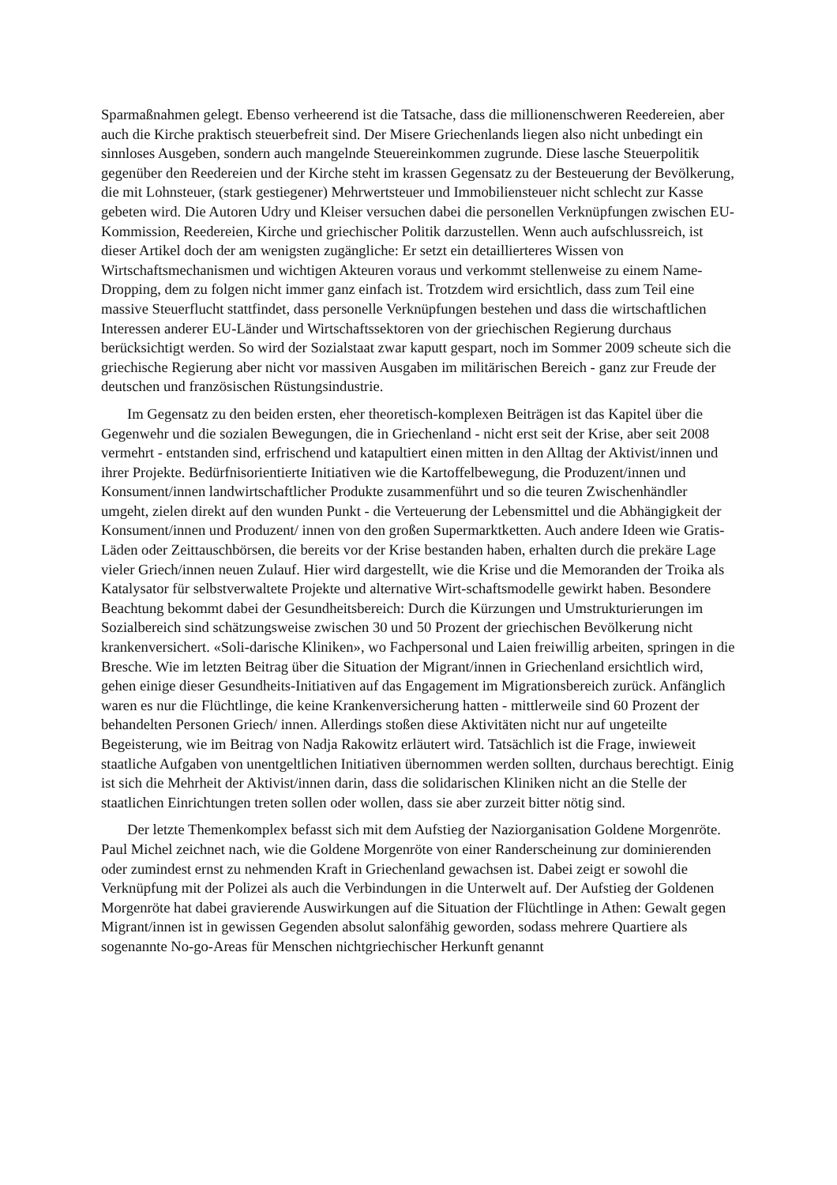Sparmaßnahmen gelegt. Ebenso verheerend ist die Tatsache, dass die millionenschweren Reedereien, aber auch die Kirche praktisch steuerbefreit sind. Der Misere Griechenlands liegen also nicht unbedingt ein sinnloses Ausgeben, sondern auch mangelnde Steuereinkommen zugrunde. Diese lasche Steuerpolitik gegenüber den Reedereien und der Kirche steht im krassen Gegensatz zu der Besteuerung der Bevölkerung, die mit Lohnsteuer, (stark gestiegener) Mehrwertsteuer und Immobiliensteuer nicht schlecht zur Kasse gebeten wird. Die Autoren Udry und Kleiser versuchen dabei die personellen Verknüpfungen zwischen EU- Kommission, Reedereien, Kirche und griechischer Politik darzustellen. Wenn auch aufschlussreich, ist dieser Artikel doch der am wenigsten zugängliche: Er setzt ein detaillierteres Wissen von Wirtschaftsmechanismen und wichtigen Akteuren voraus und verkommt stellenweise zu einem Name-Dropping, dem zu folgen nicht immer ganz einfach ist. Trotzdem wird ersichtlich, dass zum Teil eine massive Steuerflucht stattfindet, dass personelle Verknüpfungen bestehen und dass die wirtschaftlichen Interessen anderer EU-Länder und Wirtschaftssektoren von der griechischen Regierung durchaus berücksichtigt werden. So wird der Sozialstaat zwar kaputt gespart, noch im Sommer 2009 scheute sich die griechische Regierung aber nicht vor massiven Ausgaben im militärischen Bereich - ganz zur Freude der deutschen und französischen Rüstungsindustrie.
Im Gegensatz zu den beiden ersten, eher theoretisch-komplexen Beiträgen ist das Kapitel über die Gegenwehr und die sozialen Bewegungen, die in Griechenland - nicht erst seit der Krise, aber seit 2008 vermehrt - entstanden sind, erfrischend und katapultiert einen mitten in den Alltag der Aktivist/innen und ihrer Projekte. Bedürfnisorientierte Initiativen wie die Kartoffelbewegung, die Produzent/innen und Konsument/innen landwirtschaftlicher Produkte zusammenführt und so die teuren Zwischenhändler umgeht, zielen direkt auf den wunden Punkt - die Verteuerung der Lebensmittel und die Abhängigkeit der Konsument/innen und Produzent/ innen von den großen Supermarktketten. Auch andere Ideen wie Gratis-Läden oder Zeittauschbörsen, die bereits vor der Krise bestanden haben, erhalten durch die prekäre Lage vieler Griech/innen neuen Zulauf. Hier wird dargestellt, wie die Krise und die Memoranden der Troika als Katalysator für selbstverwaltete Projekte und alternative Wirt-schaftsmodelle gewirkt haben. Besondere Beachtung bekommt dabei der Gesundheitsbereich: Durch die Kürzungen und Umstrukturierungen im Sozialbereich sind schätzungsweise zwischen 30 und 50 Prozent der griechischen Bevölkerung nicht krankenversichert. «Soli-darische Kliniken», wo Fachpersonal und Laien freiwillig arbeiten, springen in die Bresche. Wie im letzten Beitrag über die Situation der Migrant/innen in Griechenland ersichtlich wird, gehen einige dieser Gesundheits-Initiativen auf das Engagement im Migrationsbereich zurück. Anfänglich waren es nur die Flüchtlinge, die keine Krankenversicherung hatten - mittlerweile sind 60 Prozent der behandelten Personen Griech/ innen. Allerdings stoßen diese Aktivitäten nicht nur auf ungeteilte Begeisterung, wie im Beitrag von Nadja Rakowitz erläutert wird. Tatsächlich ist die Frage, inwieweit staatliche Aufgaben von unentgeltlichen Initiativen übernommen werden sollten, durchaus berechtigt. Einig ist sich die Mehrheit der Aktivist/innen darin, dass die solidarischen Kliniken nicht an die Stelle der staatlichen Einrichtungen treten sollen oder wollen, dass sie aber zurzeit bitter nötig sind.
Der letzte Themenkomplex befasst sich mit dem Aufstieg der Naziorganisation Goldene Morgenröte. Paul Michel zeichnet nach, wie die Goldene Morgenröte von einer Randerscheinung zur dominierenden oder zumindest ernst zu nehmenden Kraft in Griechenland gewachsen ist. Dabei zeigt er sowohl die Verknüpfung mit der Polizei als auch die Verbindungen in die Unterwelt auf. Der Aufstieg der Goldenen Morgenröte hat dabei gravierende Auswirkungen auf die Situation der Flüchtlinge in Athen: Gewalt gegen Migrant/innen ist in gewissen Gegenden absolut salonfähig geworden, sodass mehrere Quartiere als sogenannte No-go-Areas für Menschen nichtgriechischer Herkunft genannt